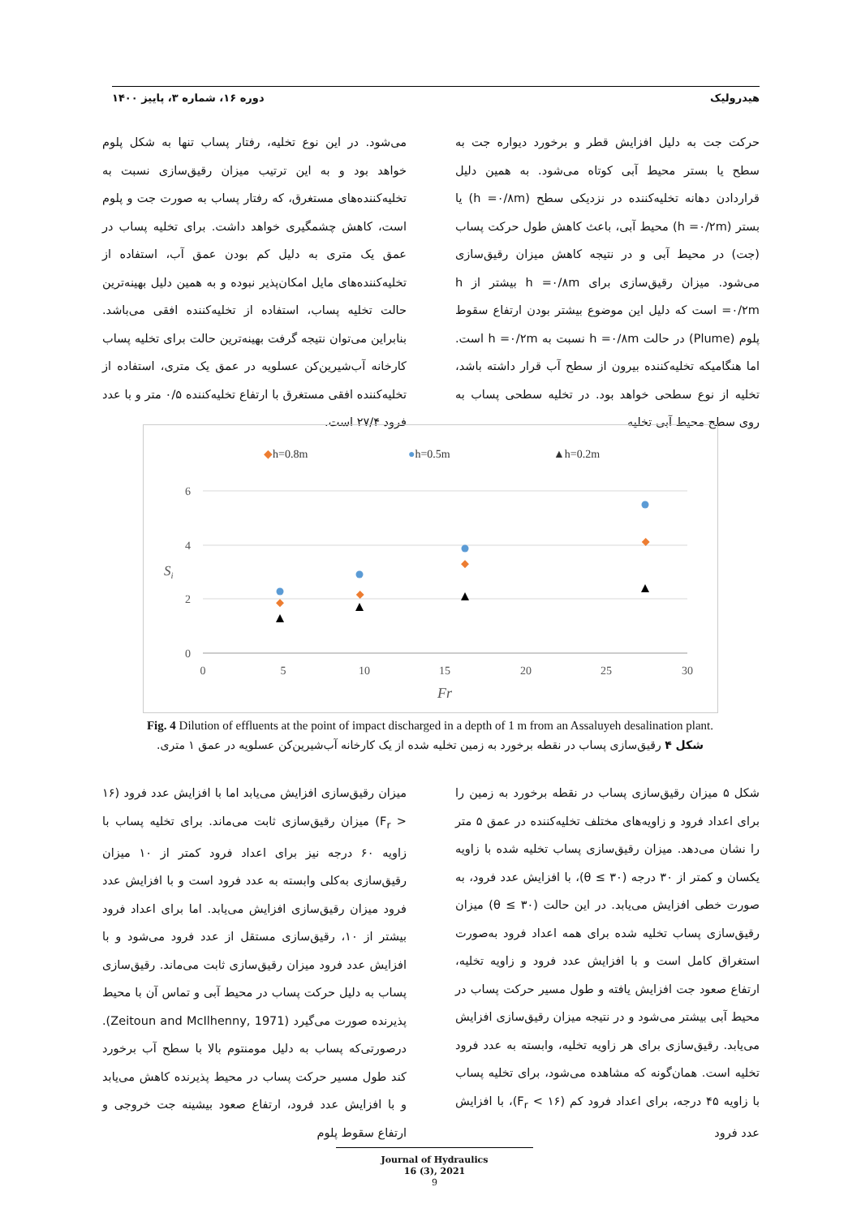هیدرولیک دوره ۱۶، شماره ۳، پاییز ۱۴۰۰
حرکت جت به دلیل افزایش قطر و برخورد دیواره جت به سطح یا بستر محیط آبی کوتاه می‌شود. به همین دلیل قراردادن دهانه تخلیه‌کننده در نزدیکی سطح (h =۰/۸m) یا بستر (h =۰/۲m) محیط آبی، باعث کاهش طول حرکت پساب (جت) در محیط آبی و در نتیجه کاهش میزان رقیق‌سازی می‌شود. میزان رقیق‌سازی برای h =۰/۸m بیشتر از h =۰/۲m است که دلیل این موضوع بیشتر بودن ارتفاع سقوط پلوم (Plume) در حالت h =۰/۸m نسبت به h =۰/۲m است. اما هنگامیکه تخلیه‌کننده بیرون از سطح آب قرار داشته باشد، تخلیه از نوع سطحی خواهد بود. در تخلیه سطحی پساب به روی سطح محیط آبی تخلیه
می‌شود. در این نوع تخلیه، رفتار پساب تنها به شکل پلوم خواهد بود و به این ترتیب میزان رقیق‌سازی نسبت به تخلیه‌کننده‌های مستغرق، که رفتار پساب به صورت جت و پلوم است، کاهش چشمگیری خواهد داشت. برای تخلیه پساب در عمق یک متری به دلیل کم بودن عمق آب، استفاده از تخلیه‌کننده‌های مایل امکان‌پذیر نبوده و به همین دلیل بهینه‌ترین حالت تخلیه پساب، استفاده از تخلیه‌کننده افقی می‌باشد. بنابراین می‌توان نتیجه گرفت بهینه‌ترین حالت برای تخلیه پساب کارخانه آب‌شیرین‌کن عسلویه در عمق یک متری، استفاده از تخلیه‌کننده افقی مستغرق با ارتفاع تخلیه‌کننده ۰/۵ متر و با عدد فرود ۲۷/۴ است.
◆h=0.8m
●h=0.5m
▲h=0.2m
6
4
2
0
0
5
10
15
20
25
30
Fr
Si
Fig. 4 Dilution of effluents at the point of impact discharged in a depth of 1 m from an Assaluyeh desalination plant.
شکل ۴ رقیق‌سازی پساب در نقطه برخورد به زمین تخلیه شده از یک کارخانه آب‌شیرین‌کن عسلویه در عمق ۱ متری.
شکل ۵ میزان رقیق‌سازی پساب در نقطه برخورد به زمین را برای اعداد فرود و زاویه‌های مختلف تخلیه‌کننده در عمق ۵ متر را نشان می‌دهد. میزان رقیق‌سازی پساب تخلیه شده با زاویه یکسان و کمتر از ۳۰ درجه (θ ≤ ۳۰)، با افزایش عدد فرود، به صورت خطی افزایش می‌یابد. در این حالت (θ ≤ ۳۰) میزان رقیق‌سازی پساب تخلیه شده برای همه اعداد فرود به‌صورت استغراق کامل است و با افزایش عدد فرود و زاویه تخلیه، ارتفاع صعود جت افزایش یافته و طول مسیر حرکت پساب در محیط آبی بیشتر می‌شود و در نتیجه میزان رقیق‌سازی افزایش می‌یابد. رقیق‌سازی برای هر زاویه تخلیه، وابسته به عدد فرود تخلیه است. همان‌گونه که مشاهده می‌شود، برای تخلیه پساب با زاویه ۴۵ درجه، برای اعداد فرود کم (F<sub>r</sub> < ۱۶)، با افزایش عدد فرود
میزان رقیق‌سازی افزایش می‌یابد اما با افزایش عدد فرود (۱۶ < F<sub>r</sub>) میزان رقیق‌سازی ثابت می‌ماند. برای تخلیه پساب با زاویه ۶۰ درجه نیز برای اعداد فرود کمتر از ۱۰ میزان رقیق‌سازی به‌کلی وابسته به عدد فرود است و با افزایش عدد فرود میزان رقیق‌سازی افزایش می‌یابد. اما برای اعداد فرود بیشتر از ۱۰، رقیق‌سازی مستقل از عدد فرود می‌شود و با افزایش عدد فرود میزان رقیق‌سازی ثابت می‌ماند. رقیق‌سازی پساب به دلیل حرکت پساب در محیط آبی و تماس آن با محیط پذیرنده صورت می‌گیرد (Zeitoun and McIlhenny, 1971). درصورتی‌که پساب به دلیل مومنتوم بالا با سطح آب برخورد کند طول مسیر حرکت پساب در محیط پذیرنده کاهش می‌یابد و با افزایش عدد فرود، ارتفاع صعود بیشینه جت خروجی و ارتفاع سقوط پلوم
Journal of Hydraulics
16 (3), 2021
9